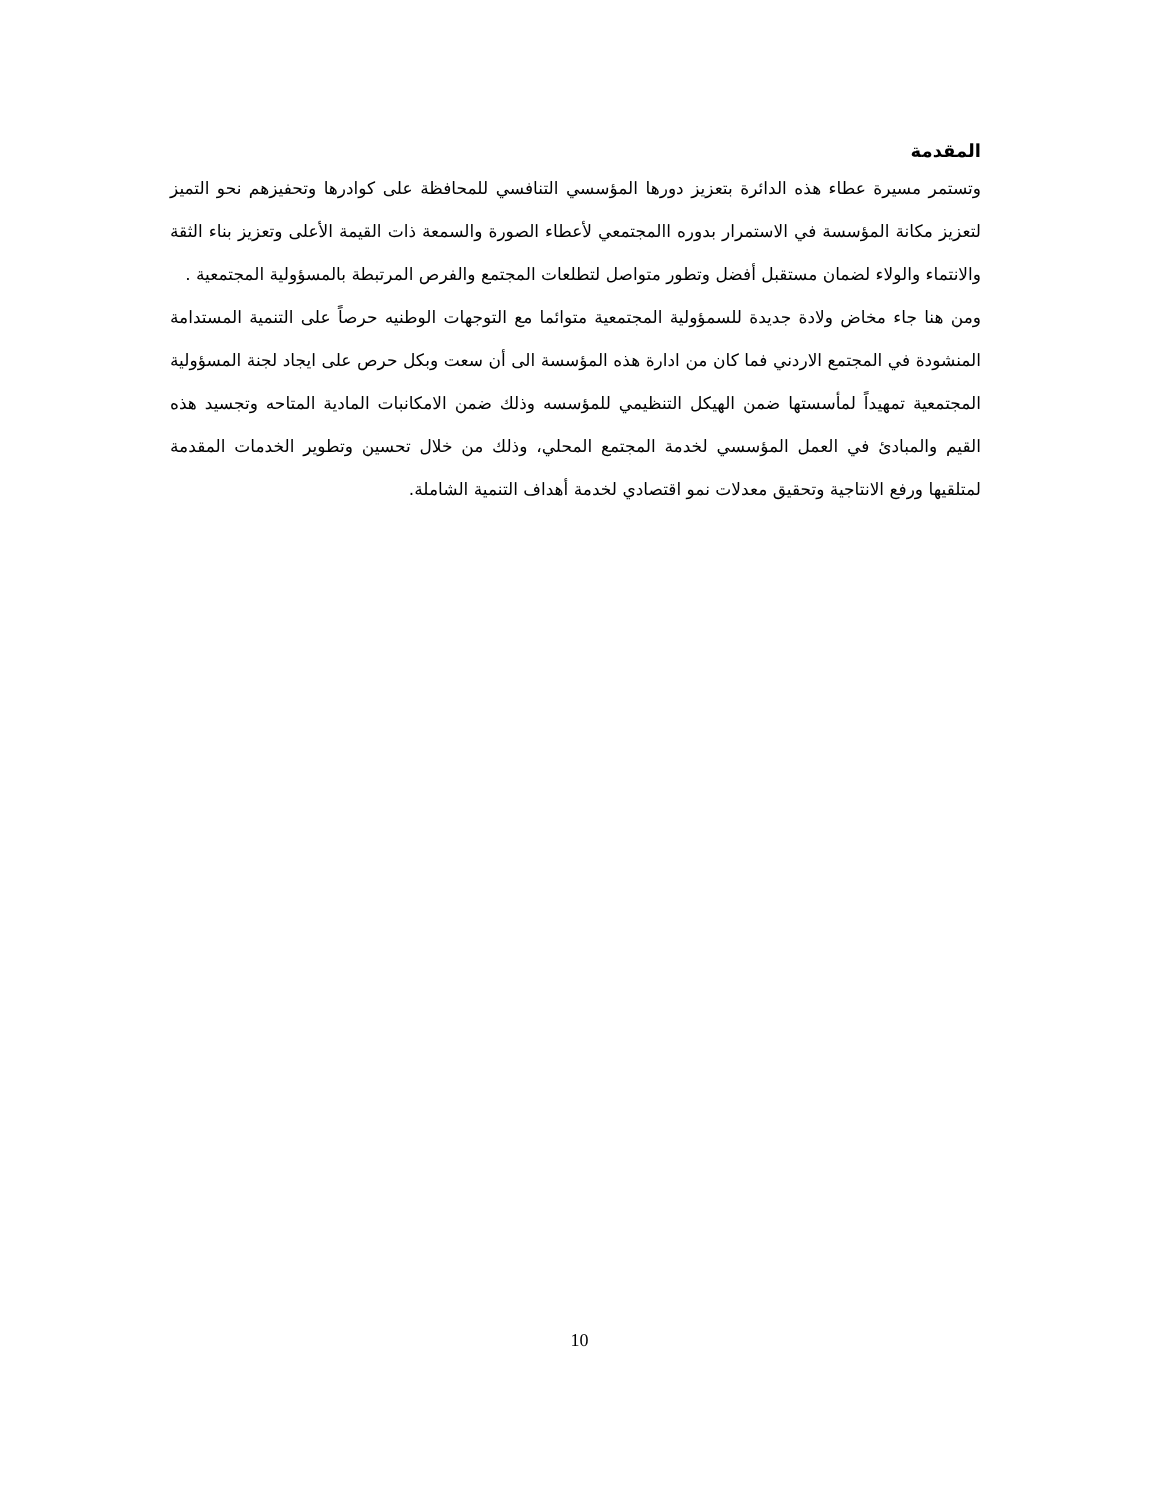المقدمة
وتستمر مسيرة عطاء هذه الدائرة بتعزيز دورها المؤسسي التنافسي للمحافظة على كوادرها وتحفيزهم نحو التميز لتعزيز مكانة المؤسسة في الاستمرار بدوره االمجتمعي لأعطاء الصورة والسمعة ذات القيمة الأعلى وتعزيز بناء الثقة والانتماء والولاء لضمان مستقبل أفضل وتطور متواصل لتطلعات المجتمع والفرص المرتبطة بالمسؤولية المجتمعية .
ومن هنا جاء مخاض ولادة جديدة للسمؤولية المجتمعية متوائما مع التوجهات الوطنيه حرصاً على التنمية المستدامة المنشودة في المجتمع الاردني فما كان من ادارة هذه المؤسسة الى أن سعت وبكل حرص على ايجاد لجنة المسؤولية المجتمعية تمهيداً لمأسستها ضمن الهيكل التنظيمي للمؤسسه وذلك ضمن الامكانبات المادية المتاحه وتجسيد هذه القيم والمبادئ في العمل المؤسسي لخدمة المجتمع المحلي، وذلك من خلال تحسين وتطوير الخدمات المقدمة لمتلقيها ورفع الانتاجية وتحقيق معدلات نمو اقتصادي لخدمة أهداف التنمية الشاملة.
10